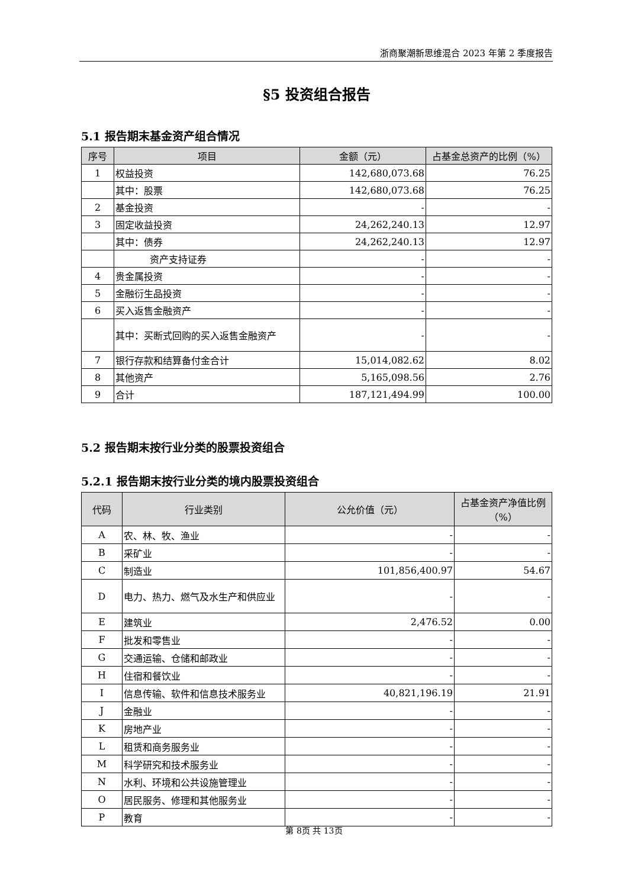浙商聚潮新思维混合 2023 年第 2 季度报告
§5 投资组合报告
5.1 报告期末基金资产组合情况
| 序号 | 项目 | 金额（元） | 占基金总资产的比例（%） |
| --- | --- | --- | --- |
| 1 | 权益投资 | 142,680,073.68 | 76.25 |
| | 其中：股票 | 142,680,073.68 | 76.25 |
| 2 | 基金投资 | - | - |
| 3 | 固定收益投资 | 24,262,240.13 | 12.97 |
| | 其中：债券 | 24,262,240.13 | 12.97 |
| | 资产支持证券 | - | - |
| 4 | 贵金属投资 | - | - |
| 5 | 金融衍生品投资 | - | - |
| 6 | 买入返售金融资产 | - | - |
| | 其中：买断式回购的买入返售金融资产 | - | - |
| 7 | 银行存款和结算备付金合计 | 15,014,082.62 | 8.02 |
| 8 | 其他资产 | 5,165,098.56 | 2.76 |
| 9 | 合计 | 187,121,494.99 | 100.00 |
5.2 报告期末按行业分类的股票投资组合
5.2.1 报告期末按行业分类的境内股票投资组合
| 代码 | 行业类别 | 公允价值（元） | 占基金资产净值比例（%） |
| --- | --- | --- | --- |
| A | 农、林、牧、渔业 | - | - |
| B | 采矿业 | - | - |
| C | 制造业 | 101,856,400.97 | 54.67 |
| D | 电力、热力、燃气及水生产和供应业 | - | - |
| E | 建筑业 | 2,476.52 | 0.00 |
| F | 批发和零售业 | - | - |
| G | 交通运输、仓储和邮政业 | - | - |
| H | 住宿和餐饮业 | - | - |
| I | 信息传输、软件和信息技术服务业 | 40,821,196.19 | 21.91 |
| J | 金融业 | - | - |
| K | 房地产业 | - | - |
| L | 租赁和商务服务业 | - | - |
| M | 科学研究和技术服务业 | - | - |
| N | 水利、环境和公共设施管理业 | - | - |
| O | 居民服务、修理和其他服务业 | - | - |
| P | 教育 | - | - |
第 8页 共 13页